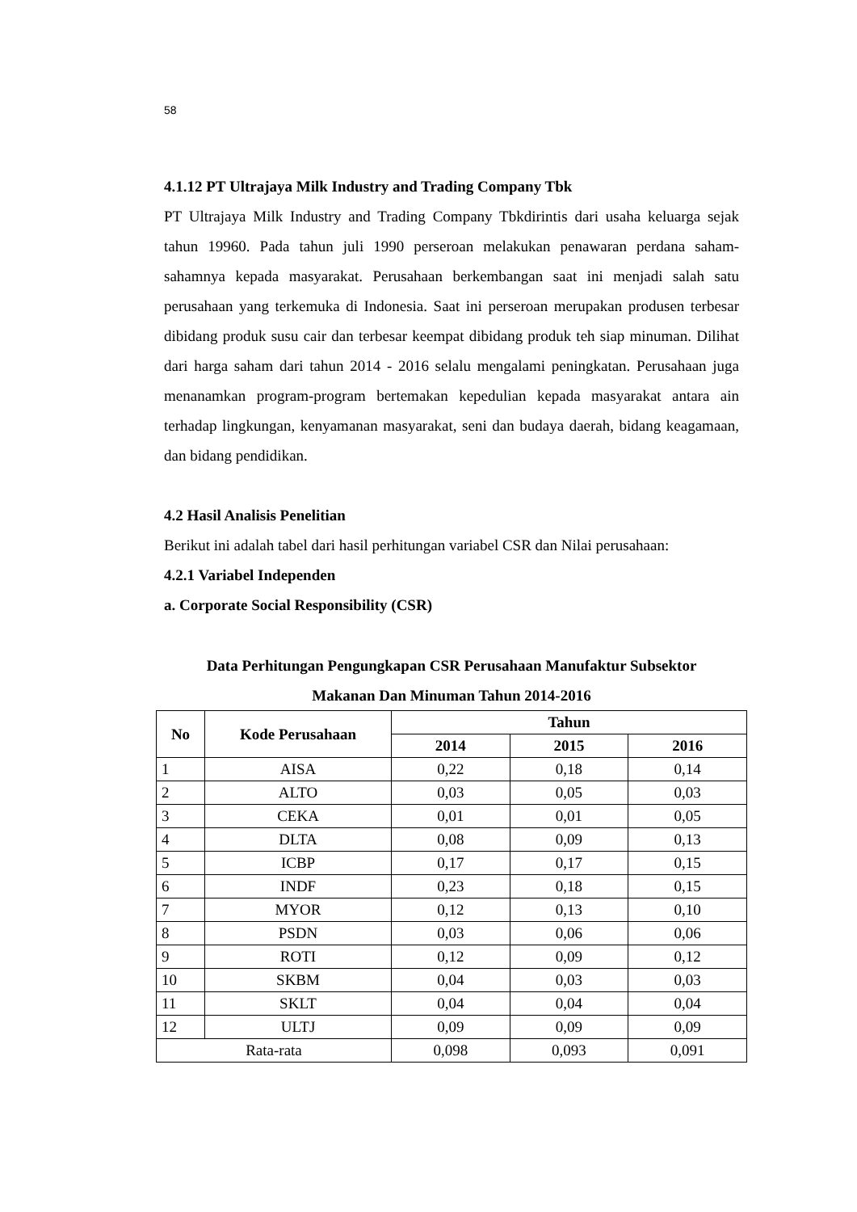58
4.1.12 PT Ultrajaya Milk Industry and Trading Company Tbk
PT Ultrajaya Milk Industry and Trading Company Tbkdirintis dari usaha keluarga sejak tahun 19960. Pada tahun juli 1990 perseroan melakukan penawaran perdana saham-sahamnya kepada masyarakat. Perusahaan berkembangan saat ini menjadi salah satu perusahaan yang terkemuka di Indonesia. Saat ini perseroan merupakan produsen terbesar dibidang produk susu cair dan terbesar keempat dibidang produk teh siap minuman. Dilihat dari harga saham dari tahun 2014 - 2016 selalu mengalami peningkatan. Perusahaan juga menanamkan program-program bertemakan kepedulian kepada masyarakat antara ain terhadap lingkungan, kenyamanan masyarakat, seni dan budaya daerah, bidang keagamaan, dan bidang pendidikan.
4.2 Hasil Analisis Penelitian
Berikut ini adalah tabel dari hasil perhitungan variabel CSR dan Nilai perusahaan:
4.2.1 Variabel Independen
a. Corporate Social Responsibility (CSR)
Data Perhitungan Pengungkapan CSR Perusahaan Manufaktur Subsektor
Makanan Dan Minuman Tahun 2014-2016
| No | Kode Perusahaan | Tahun | | |
| --- | --- | --- | --- | --- |
| | | 2014 | 2015 | 2016 |
| 1 | AISA | 0,22 | 0,18 | 0,14 |
| 2 | ALTO | 0,03 | 0,05 | 0,03 |
| 3 | CEKA | 0,01 | 0,01 | 0,05 |
| 4 | DLTA | 0,08 | 0,09 | 0,13 |
| 5 | ICBP | 0,17 | 0,17 | 0,15 |
| 6 | INDF | 0,23 | 0,18 | 0,15 |
| 7 | MYOR | 0,12 | 0,13 | 0,10 |
| 8 | PSDN | 0,03 | 0,06 | 0,06 |
| 9 | ROTI | 0,12 | 0,09 | 0,12 |
| 10 | SKBM | 0,04 | 0,03 | 0,03 |
| 11 | SKLT | 0,04 | 0,04 | 0,04 |
| 12 | ULTJ | 0,09 | 0,09 | 0,09 |
| Rata-rata | | 0,098 | 0,093 | 0,091 |